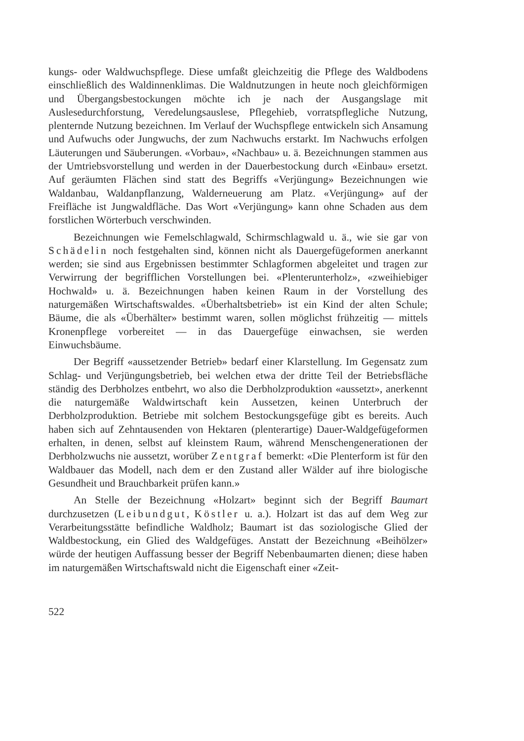kungs- oder Waldwuchspflege. Diese umfaßt gleichzeitig die Pflege des Waldbodens einschließlich des Waldinnenklimas. Die Waldnutzungen in heute noch gleichförmigen und Übergangsbestockungen möchte ich je nach der Ausgangslage mit Auslesedurchforstung, Veredelungsauslese, Pflegehieb, vorratspflegliche Nutzung, plenternde Nutzung bezeichnen. Im Verlauf der Wuchspflege entwickeln sich Ansamung und Aufwuchs oder Jungwuchs, der zum Nachwuchs erstarkt. Im Nachwuchs erfolgen Läuterungen und Säuberungen. «Vorbau», «Nachbau» u. ä. Bezeichnungen stammen aus der Umtriebsvorstellung und werden in der Dauerbestockung durch «Einbau» ersetzt. Auf geräumten Flächen sind statt des Begriffs «Verjüngung» Bezeichnungen wie Waldanbau, Waldanpflanzung, Walderneuerung am Platz. «Verjüngung» auf der Freifläche ist Jungwaldfläche. Das Wort «Verjüngung» kann ohne Schaden aus dem forstlichen Wörterbuch verschwinden.
Bezeichnungen wie Femelschlagwald, Schirmschlagwald u. ä., wie sie gar von Schädelin noch festgehalten sind, können nicht als Dauergefügeformen anerkannt werden; sie sind aus Ergebnissen bestimmter Schlagformen abgeleitet und tragen zur Verwirrung der begrifflichen Vorstellungen bei. «Plenterunterholz», «zweihiebiger Hochwald» u. ä. Bezeichnungen haben keinen Raum in der Vorstellung des naturgemäßen Wirtschaftswaldes. «Überhaltsbetrieb» ist ein Kind der alten Schule; Bäume, die als «Überhälter» bestimmt waren, sollen möglichst frühzeitig — mittels Kronenpflege vorbereitet — in das Dauergefüge einwachsen, sie werden Einwuchsbäume.
Der Begriff «aussetzender Betrieb» bedarf einer Klarstellung. Im Gegensatz zum Schlag- und Verjüngungsbetrieb, bei welchen etwa der dritte Teil der Betriebsfläche ständig des Derbholzes entbehrt, wo also die Derbholzproduktion «aussetzt», anerkennt die naturgemäße Waldwirtschaft kein Aussetzen, keinen Unterbruch der Derbholzproduktion. Betriebe mit solchem Bestockungsgefüge gibt es bereits. Auch haben sich auf Zehntausenden von Hektaren (plenterartige) Dauer-Waldgefügeformen erhalten, in denen, selbst auf kleinstem Raum, während Menschengenerationen der Derbholzwuchs nie aussetzt, worüber Zentgraf bemerkt: «Die Plenterform ist für den Waldbauer das Modell, nach dem er den Zustand aller Wälder auf ihre biologische Gesundheit und Brauchbarkeit prüfen kann.»
An Stelle der Bezeichnung «Holzart» beginnt sich der Begriff Baumart durchzusetzen (Leibundgut, Köstler u. a.). Holzart ist das auf dem Weg zur Verarbeitungsstätte befindliche Waldholz; Baumart ist das soziologische Glied der Waldbestockung, ein Glied des Waldgefüges. Anstatt der Bezeichnung «Beihölzer» würde der heutigen Auffassung besser der Begriff Nebenbaumarten dienen; diese haben im naturgemäßen Wirtschaftswald nicht die Eigenschaft einer «Zeit-
522